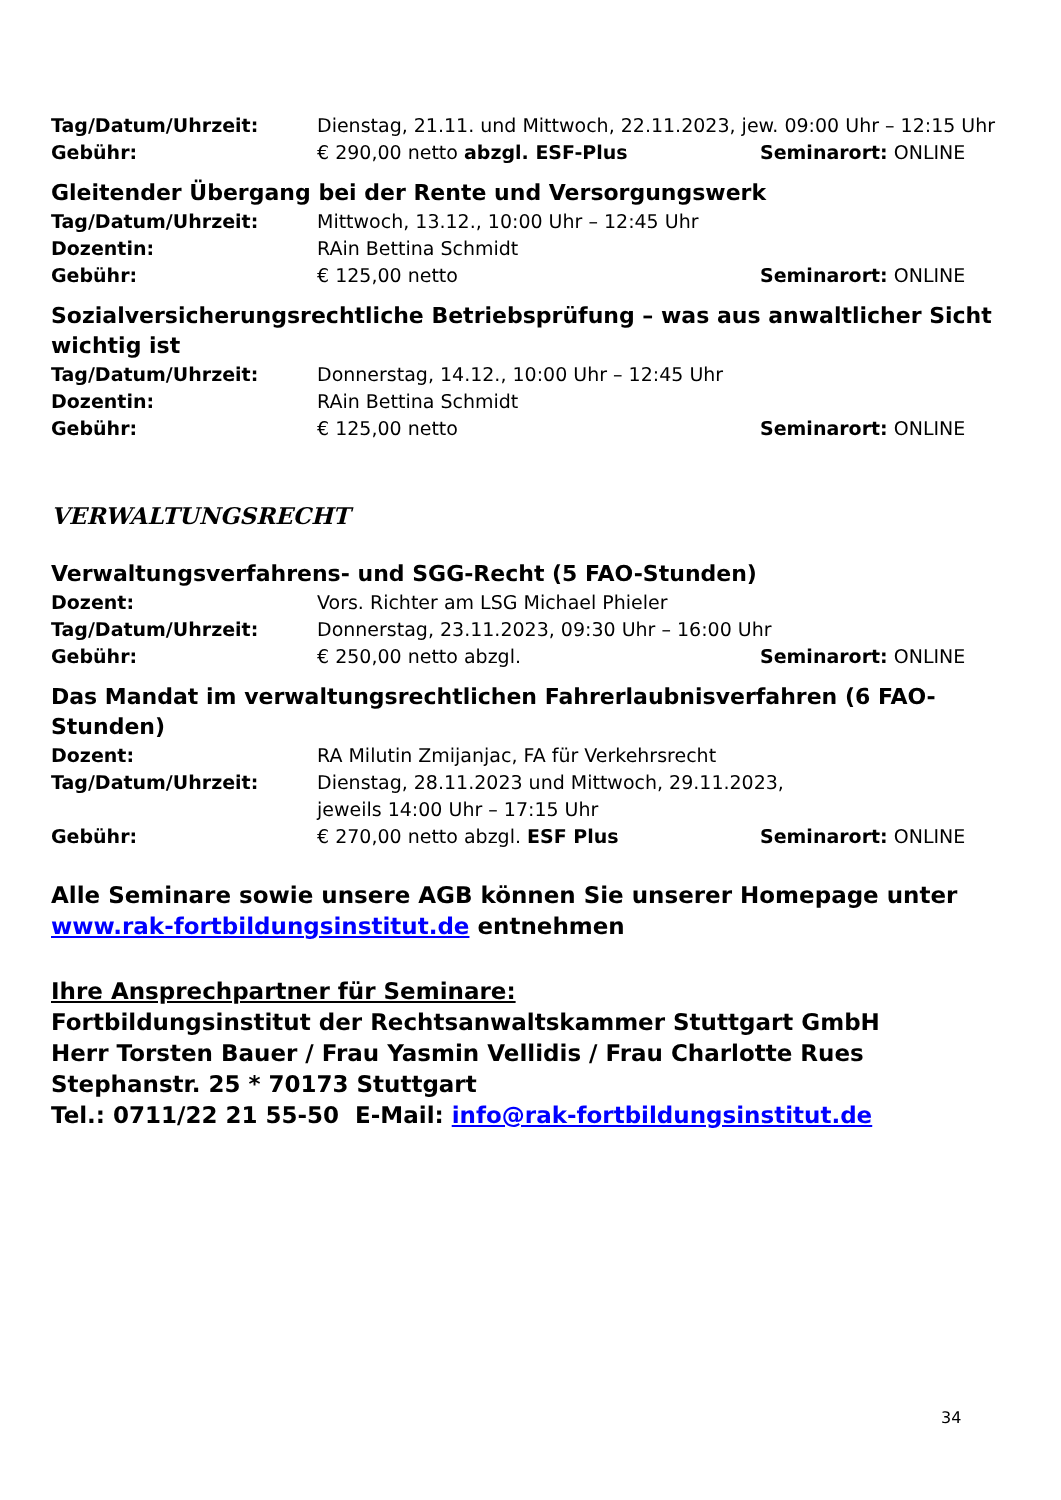Tag/Datum/Uhrzeit: Dienstag, 21.11. und Mittwoch, 22.11.2023, jew. 09:00 Uhr – 12:15 Uhr
Gebühr: € 290,00 netto abzgl. ESF-Plus Seminarort: ONLINE
Gleitender Übergang bei der Rente und Versorgungswerk
Tag/Datum/Uhrzeit: Mittwoch, 13.12., 10:00 Uhr – 12:45 Uhr
Dozentin: RAin Bettina Schmidt
Gebühr: € 125,00 netto Seminarort: ONLINE
Sozialversicherungsrechtliche Betriebsprüfung – was aus anwaltlicher Sicht wichtig ist
Tag/Datum/Uhrzeit: Donnerstag, 14.12., 10:00 Uhr – 12:45 Uhr
Dozentin: RAin Bettina Schmidt
Gebühr: € 125,00 netto Seminarort: ONLINE
VERWALTUNGSRECHT
Verwaltungsverfahrens- und SGG-Recht (5 FAO-Stunden)
Dozent: Vors. Richter am LSG Michael Phieler
Tag/Datum/Uhrzeit: Donnerstag, 23.11.2023, 09:30 Uhr – 16:00 Uhr
Gebühr: € 250,00 netto abzgl. Seminarort: ONLINE
Das Mandat im verwaltungsrechtlichen Fahrerlaubnisverfahren (6 FAO-Stunden)
Dozent: RA Milutin Zmijanjac, FA für Verkehrsrecht
Tag/Datum/Uhrzeit: Dienstag, 28.11.2023 und Mittwoch, 29.11.2023,
jeweils 14:00 Uhr – 17:15 Uhr
Gebühr: € 270,00 netto abzgl. ESF Plus Seminarort: ONLINE
Alle Seminare sowie unsere AGB können Sie unserer Homepage unter
www.rak-fortbildungsinstitut.de entnehmen
Ihre Ansprechpartner für Seminare:
Fortbildungsinstitut der Rechtsanwaltskammer Stuttgart GmbH
Herr Torsten Bauer / Frau Yasmin Vellidis / Frau Charlotte Rues
Stephanstr. 25 * 70173 Stuttgart
Tel.: 0711/22 21 55-50 E-Mail: info@rak-fortbildungsinstitut.de
34